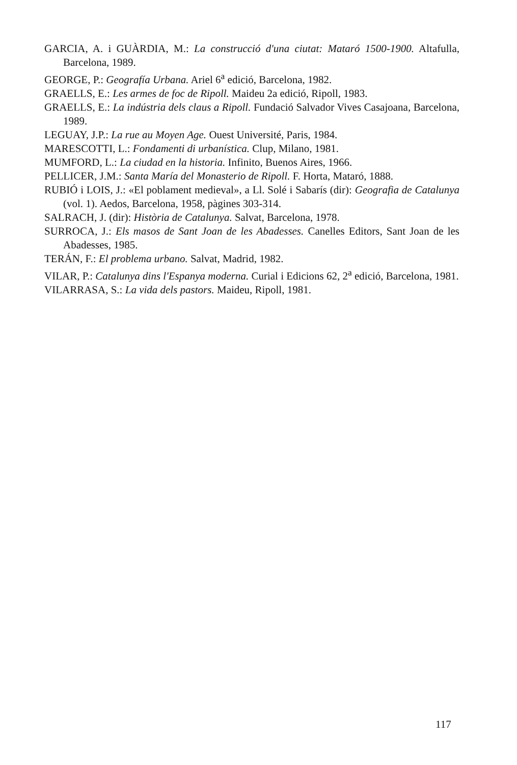GARCIA, A. i GUÀRDIA, M.: La construcció d'una ciutat: Mataró 1500-1900. Altafu­lla, Barcelona, 1989.
GEORGE, P.: Geografía Urbana. Ariel 6<sup>a</sup> edició, Barcelona, 1982.
GRAELLS, E.: Les armes de foc de Ripoll. Maideu 2a edició, Ripoll, 1983.
GRAELLS, E.: La indústria dels claus a Ripoll. Fundació Salvador Vives Casajoana, Bar­celona, 1989.
LEGUAY, J.P.: La rue au Moyen Age. Ouest Université, Paris, 1984.
MARESCOTTI, L.: Fondamenti di urbanística. Clup, Milano, 1981.
MUMFORD, L.: La ciudad en la historia. Infinito, Buenos Aires, 1966.
PELLICER, J.M.: Santa María del Monasterio de Ripoll. F. Horta, Mataró, 1888.
RUBIÓ i LOIS, J.: «El poblament medieval», a Ll. Solé i Sabarís (dir): Geografia de Catalu­nya (vol. 1). Aedos, Barcelona, 1958, pàgines 303-314.
SALRACH, J. (dir): Història de Catalunya. Salvat, Barcelona, 1978.
SURROCA, J.: Els masos de Sant Joan de les Abadesses. Canelles Editors, Sant Joan de les Abadesses, 1985.
TERÁN, F.: El problema urbano. Salvat, Madrid, 1982.
VILAR, P.: Catalunya dins l'Espanya moderna. Curial i Edicions 62, 2<sup>a</sup> edició, Barcelo­na, 1981.
VILARRASA, S.: La vida dels pastors. Maideu, Ripoll, 1981.
117